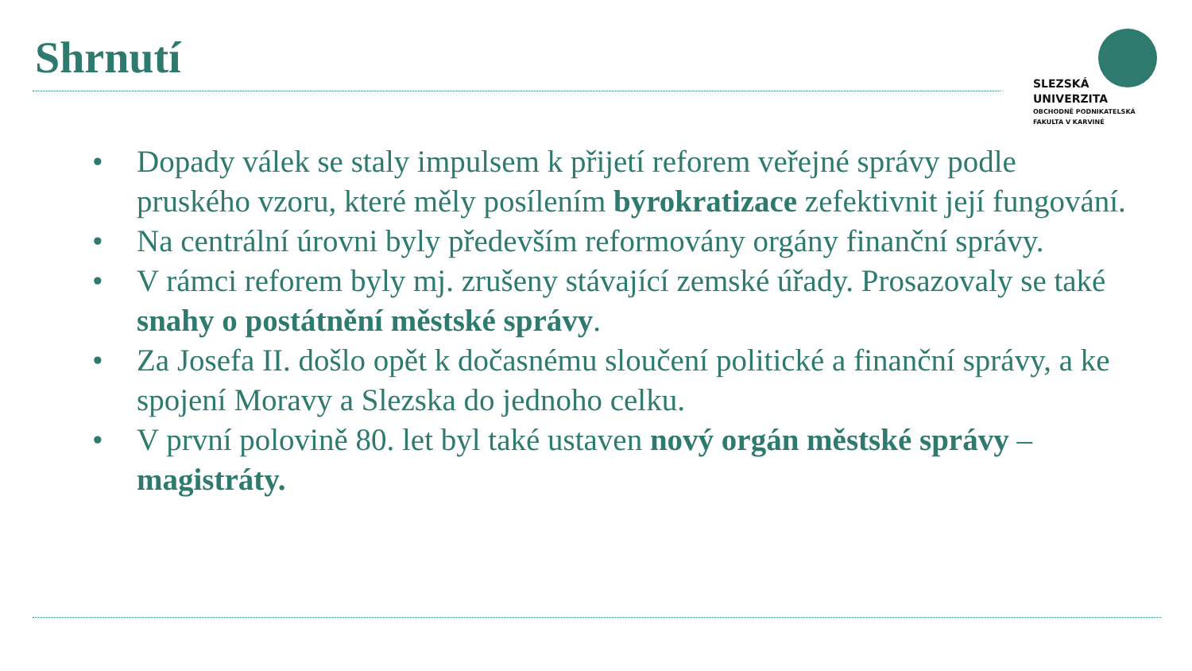Shrnutí
SLEZSKÁ
UNIVERZITA
OBCHODNĚ PODNIKATELSKÁ
FAKULTA V KARVINÉ
• Dopady válek se staly impulsem k přijetí reforem veřejné správy podle pruského vzoru, které měly posílením byrokratizace zefektivnit její fungování.
• Na centrální úrovni byly především reformovány orgány finanční správy.
• V rámci reforem byly mj. zrušeny stávající zemské úřady. Prosazovaly se také snahy o postátnění městské správy.
• Za Josefa II. došlo opět k dočasnému sloučení politické a finanční správy, a ke spojení Moravy a Slezska do jednoho celku.
• V první polovině 80. let byl také ustaven nový orgán městské správy – magistráty.